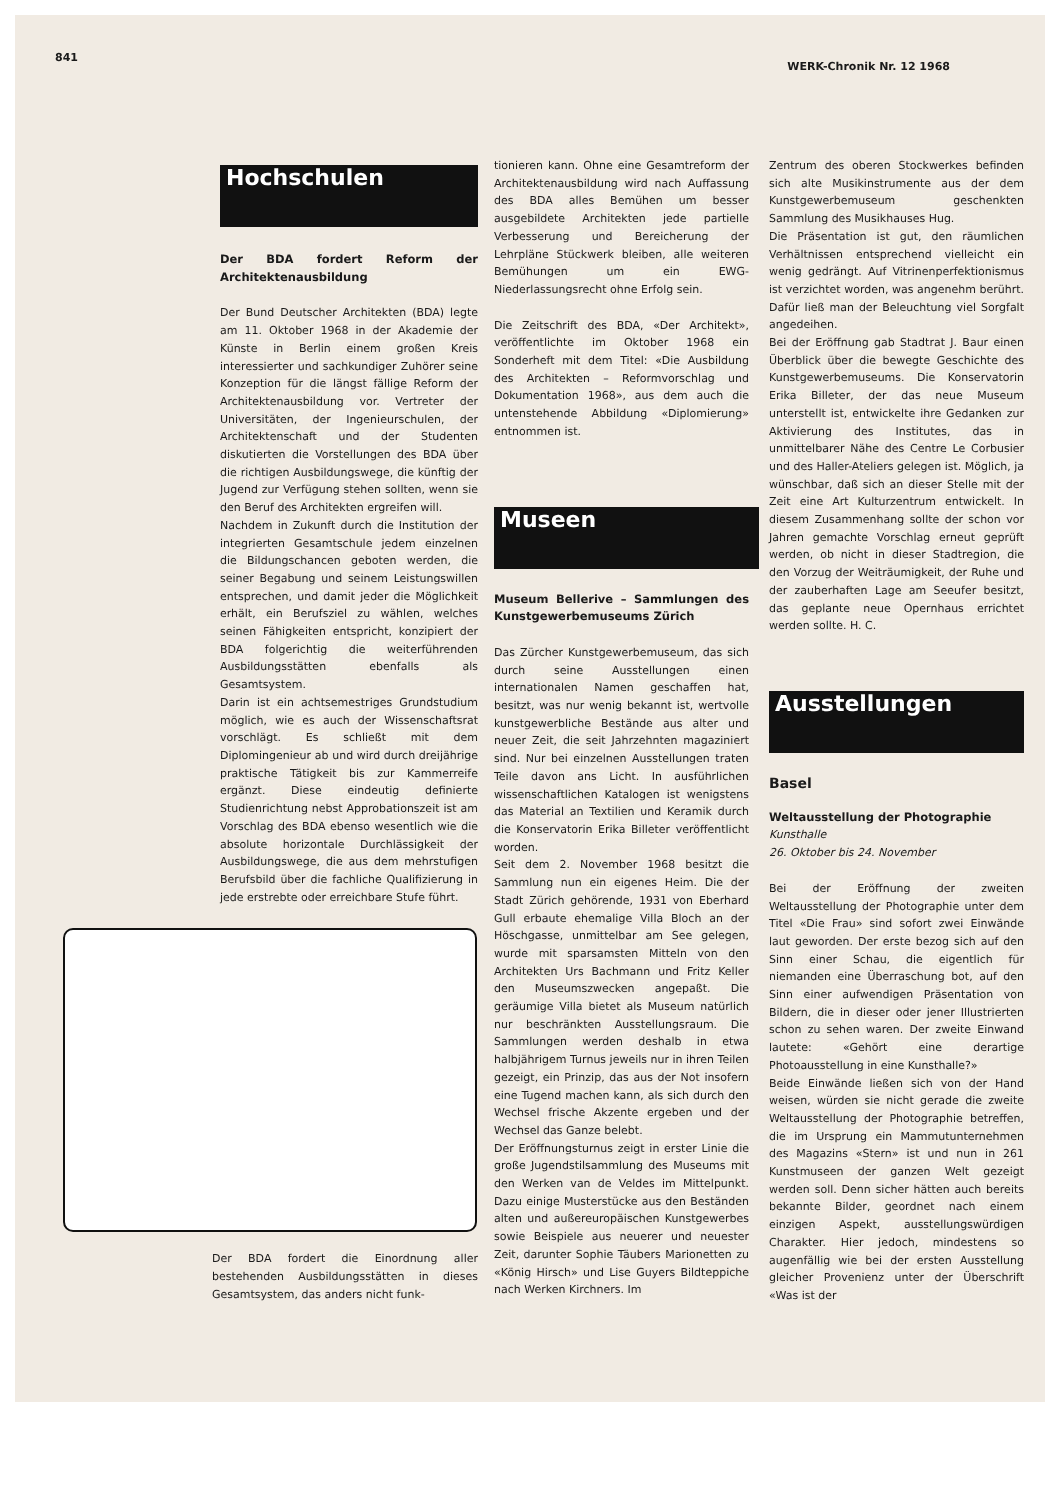841 WERK-Chronik Nr. 12 1968
Hochschulen
Der BDA fordert Reform der Architektenausbildung
Der Bund Deutscher Architekten (BDA) legte am 11. Oktober 1968 in der Akademie der Künste in Berlin einem großen Kreis interessierter und sachkundiger Zuhörer seine Konzeption für die längst fällige Reform der Architektenausbildung vor. Vertreter der Universitäten, der Ingenieurschulen, der Architektenschaft und der Studenten diskutierten die Vorstellungen des BDA über die richtigen Ausbildungswege, die künftig der Jugend zur Verfügung stehen sollten, wenn sie den Beruf des Architekten ergreifen will.
Nachdem in Zukunft durch die Institution der integrierten Gesamtschule jedem einzelnen die Bildungschancen geboten werden, die seiner Begabung und seinem Leistungswillen entsprechen, und damit jeder die Möglichkeit erhält, ein Berufsziel zu wählen, welches seinen Fähigkeiten entspricht, konzipiert der BDA folgerichtig die weiterführenden Ausbildungsstätten ebenfalls als Gesamtsystem.
Darin ist ein achtsemestriges Grundstudium möglich, wie es auch der Wissenschaftsrat vorschlägt. Es schließt mit dem Diplomingenieur ab und wird durch dreijährige praktische Tätigkeit bis zur Kammerreife ergänzt. Diese eindeutig definierte Studienrichtung nebst Approbationszeit ist am Vorschlag des BDA ebenso wesentlich wie die absolute horizontale Durchlässigkeit der Ausbildungswege, die aus dem mehrstufigen Berufsbild über die fachliche Qualifizierung in jede erstrebte oder erreichbare Stufe führt.
Der BDA fordert die Einordnung aller bestehenden Ausbildungsstätten in dieses Gesamtsystem, das anders nicht funk-
tionieren kann. Ohne eine Gesamtreform der Architektenausbildung wird nach Auffassung des BDA alles Bemühen um besser ausgebildete Architekten jede partielle Verbesserung und Bereicherung der Lehrpläne Stückwerk bleiben, alle weiteren Bemühungen um ein EWG-Niederlassungsrecht ohne Erfolg sein.
Die Zeitschrift des BDA, «Der Architekt», veröffentlichte im Oktober 1968 ein Sonderheft mit dem Titel: «Die Ausbildung des Architekten – Reformvorschlag und Dokumentation 1968», aus dem auch die untenstehende Abbildung «Diplomierung» entnommen ist.
Museen
Museum Bellerive – Sammlungen des Kunstgewerbemuseums Zürich
Das Zürcher Kunstgewerbemuseum, das sich durch seine Ausstellungen einen internationalen Namen geschaffen hat, besitzt, was nur wenig bekannt ist, wertvolle kunstgewerbliche Bestände aus alter und neuer Zeit, die seit Jahrzehnten magaziniert sind. Nur bei einzelnen Ausstellungen traten Teile davon ans Licht. In ausführlichen wissenschaftlichen Katalogen ist wenigstens das Material an Textilien und Keramik durch die Konservatorin Erika Billeter veröffentlicht worden.
Seit dem 2. November 1968 besitzt die Sammlung nun ein eigenes Heim. Die der Stadt Zürich gehörende, 1931 von Eberhard Gull erbaute ehemalige Villa Bloch an der Höschgasse, unmittelbar am See gelegen, wurde mit sparsamsten Mitteln von den Architekten Urs Bachmann und Fritz Keller den Museumszwecken angepaßt. Die geräumige Villa bietet als Museum natürlich nur beschränkten Ausstellungsraum. Die Sammlungen werden deshalb in etwa halbjährigem Turnus jeweils nur in ihren Teilen gezeigt, ein Prinzip, das aus der Not insofern eine Tugend machen kann, als sich durch den Wechsel frische Akzente ergeben und der Wechsel das Ganze belebt.
Der Eröffnungsturnus zeigt in erster Linie die große Jugendstilsammlung des Museums mit den Werken van de Veldes im Mittelpunkt. Dazu einige Musterstücke aus den Beständen alten und außereuropäischen Kunstgewerbes sowie Beispiele aus neuerer und neuester Zeit, darunter Sophie Täubers Marionetten zu «König Hirsch» und Lise Guyers Bildteppiche nach Werken Kirchners. Im
Zentrum des oberen Stockwerkes befinden sich alte Musikinstrumente aus der dem Kunstgewerbemuseum geschenkten Sammlung des Musikhauses Hug.
Die Präsentation ist gut, den räumlichen Verhältnissen entsprechend vielleicht ein wenig gedrängt. Auf Vitrinenperfektionismus ist verzichtet worden, was angenehm berührt. Dafür ließ man der Beleuchtung viel Sorgfalt angedeihen.
Bei der Eröffnung gab Stadtrat J. Baur einen Überblick über die bewegte Geschichte des Kunstgewerbemuseums. Die Konservatorin Erika Billeter, der das neue Museum unterstellt ist, entwickelte ihre Gedanken zur Aktivierung des Institutes, das in unmittelbarer Nähe des Centre Le Corbusier und des Haller-Ateliers gelegen ist. Möglich, ja wünschbar, daß sich an dieser Stelle mit der Zeit eine Art Kulturzentrum entwickelt. In diesem Zusammenhang sollte der schon vor Jahren gemachte Vorschlag erneut geprüft werden, ob nicht in dieser Stadtregion, die den Vorzug der Weiträumigkeit, der Ruhe und der zauberhaften Lage am Seeufer besitzt, das geplante neue Opernhaus errichtet werden sollte. H. C.
Ausstellungen
Basel
Weltausstellung der Photographie
Kunsthalle
26. Oktober bis 24. November
Bei der Eröffnung der zweiten Weltausstellung der Photographie unter dem Titel «Die Frau» sind sofort zwei Einwände laut geworden. Der erste bezog sich auf den Sinn einer Schau, die eigentlich für niemanden eine Überraschung bot, auf den Sinn einer aufwendigen Präsentation von Bildern, die in dieser oder jener Illustrierten schon zu sehen waren. Der zweite Einwand lautete: «Gehört eine derartige Photoausstellung in eine Kunsthalle?»
Beide Einwände ließen sich von der Hand weisen, würden sie nicht gerade die zweite Weltausstellung der Photographie betreffen, die im Ursprung ein Mammutunternehmen des Magazins «Stern» ist und nun in 261 Kunstmuseen der ganzen Welt gezeigt werden soll. Denn sicher hätten auch bereits bekannte Bilder, geordnet nach einem einzigen Aspekt, ausstellungswürdigen Charakter. Hier jedoch, mindestens so augenfällig wie bei der ersten Ausstellung gleicher Provenienz unter der Überschrift «Was ist der